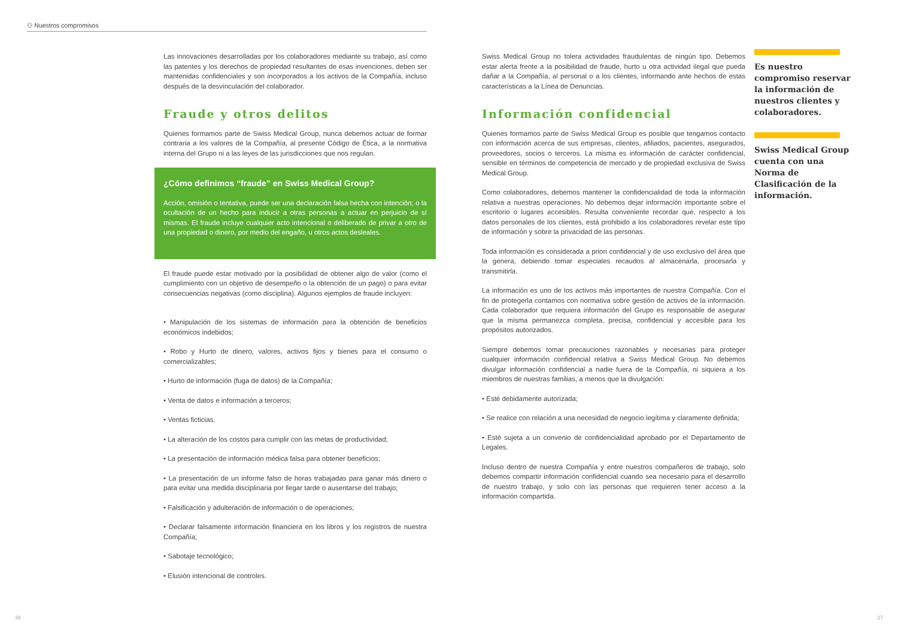⚇ Nuestros compromisos
Las innovaciones desarrolladas por los colaboradores mediante su trabajo, así como las patentes y los derechos de propiedad resultantes de esas invenciones, deben ser mantenidas confidenciales y son incorporados a los activos de la Compañía, incluso después de la desvinculación del colaborador.
Fraude y otros delitos
Quienes formamos parte de Swiss Medical Group, nunca debemos actuar de formar contraria a los valores de la Compañía, al presente Código de Ética, a la normativa interna del Grupo ni a las leyes de las jurisdicciones que nos regulan.
¿Cómo definimos “fraude” en Swiss Medical Group?
Acción, omisión o tentativa, puede ser una declaración falsa hecha con intención; o la ocultación de un hecho para inducir a otras personas a actuar en perjuicio de sí mismas. El fraude incluye cualquier acto intencional o deliberado de privar a otro de una propiedad o dinero, por medio del engaño, u otros actos desleales.
El fraude puede estar motivado por la posibilidad de obtener algo de valor (como el cumplimiento con un objetivo de desempeño o la obtención de un pago) o para evitar consecuencias negativas (como disciplina). Algunos ejemplos de fraude incluyen:
• Manipulación de los sistemas de información para la obtención de beneficios económicos indebidos;
• Robo y Hurto de dinero, valores, activos fijos y bienes para el consumo o comercializables;
• Hurto de información (fuga de datos) de la Compañía;
• Venta de datos e información a terceros;
• Ventas ficticias.
• La alteración de los costos para cumplir con las metas de productividad;
• La presentación de información médica falsa para obtener beneficios;
• La presentación de un informe falso de horas trabajadas para ganar más dinero o para evitar una medida disciplinaria por llegar tarde o ausentarse del trabajo;
• Falsificación y adulteración de información o de operaciones;
• Declarar falsamente información financiera en los libros y los registros de nuestra Compañía;
• Sabotaje tecnológico;
• Elusión intencional de controles.
Swiss Medical Group no tolera actividades fraudulentas de ningún tipo. Debemos estar alerta frente a la posibilidad de fraude, hurto u otra actividad ilegal que pueda dañar a la Compañía, al personal o a los clientes, informando ante hechos de estas características a la Línea de Denuncias.
Información confidencial
Quienes formamos parte de Swiss Medical Group es posible que tengamos contacto con información acerca de sus empresas, clientes, afiliados, pacientes, asegurados, proveedores, socios o terceros. La misma es información de carácter confidencial, sensible en términos de competencia de mercado y de propiedad exclusiva de Swiss Medical Group.
Como colaboradores, debemos mantener la confidencialidad de toda la información relativa a nuestras operaciones. No debemos dejar información importante sobre el escritorio o lugares accesibles. Resulta conveniente recordar que, respecto a los datos personales de los clientes, está prohibido a los colaboradores revelar este tipo de información y sobre la privacidad de las personas.
Toda información es considerada a priori confidencial y de uso exclusivo del área que la genera, debiendo tomar especiales recaudos al almacenarla, procesarla y transmitirla.
La información es uno de los activos más importantes de nuestra Compañía. Con el fin de protegerla contamos con normativa sobre gestión de activos de la información. Cada colaborador que requiera información del Grupo es responsable de asegurar que la misma permanezca completa, precisa, confidencial y accesible para los propósitos autorizados.
Siempre debemos tomar precauciones razonables y necesarias para proteger cualquier información confidencial relativa a Swiss Medical Group. No debemos divulgar información confidencial a nadie fuera de la Compañía, ni siquiera a los miembros de nuestras familias, a menos que la divulgación:
• Esté debidamente autorizada;
• Se realice con relación a una necesidad de negocio legítima y claramente definida;
• Esté sujeta a un convenio de confidencialidad aprobado por el Departamento de Legales.
Incluso dentro de nuestra Compañía y entre nuestros compañeros de trabajo, solo debemos compartir información confidencial cuando sea necesario para el desarrollo de nuestro trabajo, y solo con las personas que requieren tener acceso a la información compartida.
Es nuestro compromiso reservar la información de nuestros clientes y colaboradores.
Swiss Medical Group cuenta con una Norma de Clasificación de la información.
36 37